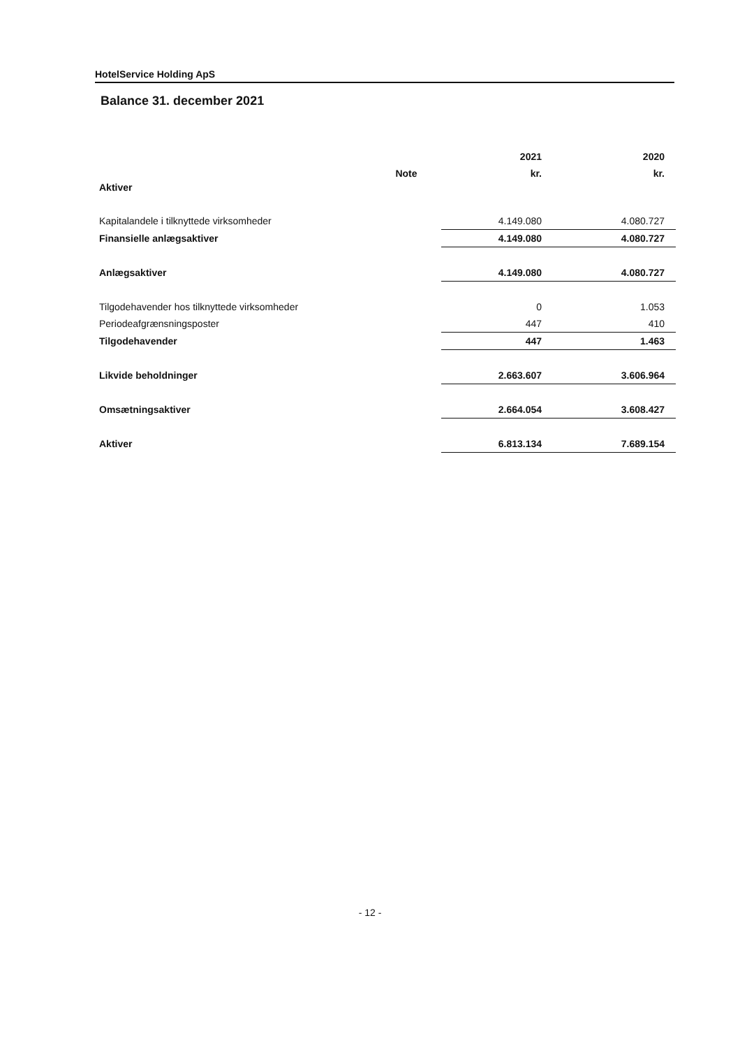HotelService Holding ApS
Balance 31. december 2021
| | | 2021 | 2020 |
| --- | --- | --- | --- |
| | Note | kr. | kr. |
| Aktiver | | | |
| Kapitalandele i tilknyttede virksomheder | | 4.149.080 | 4.080.727 |
| Finansielle anlægsaktiver | | 4.149.080 | 4.080.727 |
| Anlægsaktiver | | 4.149.080 | 4.080.727 |
| Tilgodehavender hos tilknyttede virksomheder | | 0 | 1.053 |
| Periodeafgrænsningsposter | | 447 | 410 |
| Tilgodehavender | | 447 | 1.463 |
| Likvide beholdninger | | 2.663.607 | 3.606.964 |
| Omsætningsaktiver | | 2.664.054 | 3.608.427 |
| Aktiver | | 6.813.134 | 7.689.154 |
- 12 -